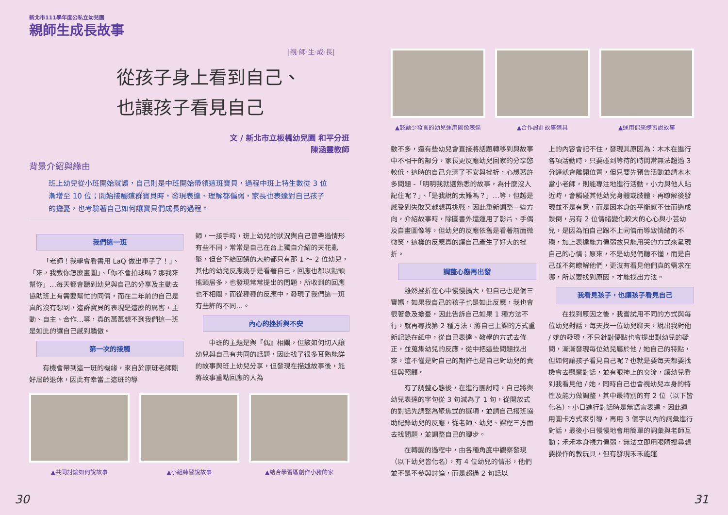新北市111學年度公私立幼兒園
親師生成長故事
|親·師·生·成·長|
從孩子身上看到自己、
也讓孩子看見自己
文 / 新北市立板橋幼兒園 和平分班
陳涵靈教師
背景介紹與緣由
班上幼兒從小班開始就讀，自己則是中班開始帶領這班寶貝，過程中班上特生數從 3 位漸增至 10 位；開始接觸這群寶貝時，發現表達、理解都偏弱，家長也表達對自己孩子的擔憂，也考驗著自己如何讓寶貝們成長的過程。
我們這一班
「老師！我學會看書用 LaQ 做出車子了！」、「來，我教你怎麼畫圖」、「你不會拍球嗎？那我來幫你」…每天都會聽到幼兒與自己的分享及主動去協助班上有需要幫忙的同儕，而在二年前的自己是真的沒有想到，這群寶貝的表現是這麼的厲害，主動、自主、合作…等，真的萬萬想不到我們這一班是如此的讓自己感到驕傲。
第一次的接觸
有機會帶到這一班的機緣，來自於原班老師剛好屆齡退休，因此有幸當上這班的導
師，一接手時，班上幼兒的狀況與自己曾帶過情形有些不同，常常是自己在台上獨自介紹的天花亂墜，但台下給回饋的大約都只有那 1 ～ 2 位幼兒，其他的幼兒反應幾乎是看著自己，回應也都以點頭搖頭居多，也發現常常提出的問題，所收到的回應也不相關，而從種種的反應中，發現了我們這一班有些許的不同…。
內心的挫折與不安
中班的主題是與『偶』相關，但該如何切入讓幼兒與自己有共同的話題，因此找了很多耳熟能詳的故事與班上幼兒分享，但發現在描述故事後，能將故事重點回應的人為
▲共同討論如何說故事 ▲小組練習說故事 ▲結合學習區創作小豬的家
30
▲鼓勵少發言的幼兒運用圖像表達 ▲合作設計故事道具 ▲運用偶來練習說故事
數不多，還有些幼兒會直接將話題轉移到與故事中不相干的部分，家長更反應幼兒回家的分享慾較低，這時的自己充滿了不安與挫折，心想著許多問題 -「明明我就選熟悉的故事，為什麼沒人記住呢？」、「是我說的太難嗎？」…等，但越是感受到失敗又越想再挑戰，因此重新調整一些方向，介紹故事時，除圖書外還運用了影片、手偶及自畫圖像等，但幼兒的反應依舊是看著前面微微笑，這樣的反應真的讓自己產生了好大的挫折。
調整心態再出發
雖然挫折在心中慢慢擴大，但自己也是個三寶媽，如果我自己的孩子也是如此反應，我也會很著急及擔憂，因此告訴自己如果 1 種方法不行，就再尋找第 2 種方法，將自己上課的方式重新記錄在紙中，從自己表達、教學的方式去修正，並蒐集幼兒的反應，從中把這些問題找出來，這不僅是對自己的期許也是自己對幼兒的責任與照顧。
有了調整心態後，在進行團討時，自己將與幼兒表達的字句從 3 句減為了 1 句，從開放式的對話先調整為聚焦式的選項，並請自己搭班協助紀錄幼兒的反應，從老師、幼兒、課程三方面去找問題，並調整自己的腳步。
在轉變的過程中，由各種角度中觀察發現（以下幼兒皆化名），有 4 位幼兒的情形，他們並不是不參與討論，而是超過 2 句話以
上的內容會記不住，發現其原因為：木木在進行各項活動時，只要碰到等待的時間常無法超過 3 分鐘就會離開位置，但只要先預告活動並請木木當小老師，則能專注地進行活動，小力與他人貼近時，會觸碰其他幼兒身體或肢體，再瞭解後發現並不是有意，而是因本身的平衡感不佳而造成跌倒，另有 2 位情緒變化較大的心心與小芸幼兒，是因為怕自己跟不上同儕而導致情緒的不穩，加上表達能力偏弱故只能用哭的方式來呈現自己的心情；原來，不是幼兒們聽不懂，而是自己並不夠瞭解他們，更沒有看見他們真的需求在哪，所以要找到原因，才能找出方法。
我看見孩子，也讓孩子看見自己
在找到原因之後，我嘗試用不同的方式與每位幼兒對話，每天找一位幼兒聊天，說出我對他 / 她的發現，不只針對優點也會提出對幼兒的疑問，漸漸發現每位幼兒屬於他 / 她自己的特點，但如何讓孩子看見自己呢？也就是要每天都要找機會去觀察對話，並有眼神上的交流，讓幼兒看到我看見他 / 她，同時自己也會視幼兒本身的特性及能力做調整，其中最特別的有 2 位（以下皆化名），小日進行對話時是無語言表達，因此運用圖卡方式來引導，再用 3 個字以內的詞彙進行對話，最後小日慢慢地會用簡單的詞彙與老師互動；禾禾本身視力偏弱，無法立即用眼睛搜尋想要操作的教玩具，但有發現禾禾能運
31